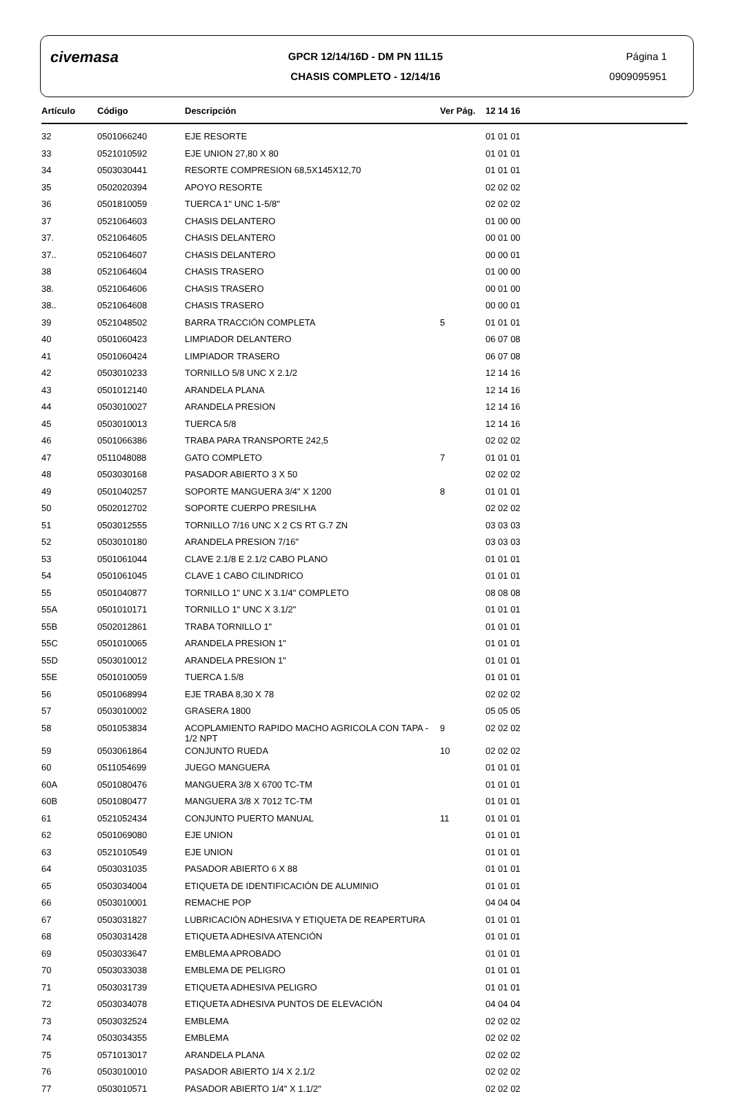civemasa
GPCR 12/14/16D - DM PN 11L15
CHASIS COMPLETO - 12/14/16
Página 1
0909095951
| Artículo | Código | Descripción | Ver Pág. | 12 14 16 |
| --- | --- | --- | --- | --- |
| 32 | 0501066240 | EJE RESORTE | | 01 01 01 |
| 33 | 0521010592 | EJE UNION 27,80 X 80 | | 01 01 01 |
| 34 | 0503030441 | RESORTE COMPRESION 68,5X145X12,70 | | 01 01 01 |
| 35 | 0502020394 | APOYO RESORTE | | 02 02 02 |
| 36 | 0501810059 | TUERCA 1" UNC 1-5/8" | | 02 02 02 |
| 37 | 0521064603 | CHASIS DELANTERO | | 01 00 00 |
| 37. | 0521064605 | CHASIS DELANTERO | | 00 01 00 |
| 37.. | 0521064607 | CHASIS DELANTERO | | 00 00 01 |
| 38 | 0521064604 | CHASIS TRASERO | | 01 00 00 |
| 38. | 0521064606 | CHASIS TRASERO | | 00 01 00 |
| 38.. | 0521064608 | CHASIS TRASERO | | 00 00 01 |
| 39 | 0521048502 | BARRA TRACCIÓN COMPLETA | 5 | 01 01 01 |
| 40 | 0501060423 | LIMPIADOR DELANTERO | | 06 07 08 |
| 41 | 0501060424 | LIMPIADOR TRASERO | | 06 07 08 |
| 42 | 0503010233 | TORNILLO 5/8 UNC X 2.1/2 | | 12 14 16 |
| 43 | 0501012140 | ARANDELA PLANA | | 12 14 16 |
| 44 | 0503010027 | ARANDELA PRESION | | 12 14 16 |
| 45 | 0503010013 | TUERCA 5/8 | | 12 14 16 |
| 46 | 0501066386 | TRABA PARA TRANSPORTE 242,5 | | 02 02 02 |
| 47 | 0511048088 | GATO COMPLETO | 7 | 01 01 01 |
| 48 | 0503030168 | PASADOR ABIERTO 3 X 50 | | 02 02 02 |
| 49 | 0501040257 | SOPORTE MANGUERA 3/4" X 1200 | 8 | 01 01 01 |
| 50 | 0502012702 | SOPORTE CUERPO PRESILHA | | 02 02 02 |
| 51 | 0503012555 | TORNILLO 7/16 UNC X 2 CS RT G.7 ZN | | 03 03 03 |
| 52 | 0503010180 | ARANDELA PRESION 7/16" | | 03 03 03 |
| 53 | 0501061044 | CLAVE 2.1/8 E 2.1/2 CABO PLANO | | 01 01 01 |
| 54 | 0501061045 | CLAVE 1 CABO CILINDRICO | | 01 01 01 |
| 55 | 0501040877 | TORNILLO 1" UNC X 3.1/4" COMPLETO | | 08 08 08 |
| 55A | 0501010171 | TORNILLO 1" UNC X 3.1/2" | | 01 01 01 |
| 55B | 0502012861 | TRABA TORNILLO 1" | | 01 01 01 |
| 55C | 0501010065 | ARANDELA PRESION 1" | | 01 01 01 |
| 55D | 0503010012 | ARANDELA PRESION 1" | | 01 01 01 |
| 55E | 0501010059 | TUERCA 1.5/8 | | 01 01 01 |
| 56 | 0501068994 | EJE TRABA 8,30 X 78 | | 02 02 02 |
| 57 | 0503010002 | GRASERA 1800 | | 05 05 05 |
| 58 | 0501053834 | ACOPLAMIENTO RAPIDO MACHO AGRICOLA CON TAPA - 1/2 NPT | 9 | 02 02 02 |
| 59 | 0503061864 | CONJUNTO RUEDA | 10 | 02 02 02 |
| 60 | 0511054699 | JUEGO MANGUERA | | 01 01 01 |
| 60A | 0501080476 | MANGUERA 3/8 X 6700 TC-TM | | 01 01 01 |
| 60B | 0501080477 | MANGUERA 3/8 X 7012 TC-TM | | 01 01 01 |
| 61 | 0521052434 | CONJUNTO PUERTO MANUAL | 11 | 01 01 01 |
| 62 | 0501069080 | EJE UNION | | 01 01 01 |
| 63 | 0521010549 | EJE UNION | | 01 01 01 |
| 64 | 0503031035 | PASADOR ABIERTO 6 X 88 | | 01 01 01 |
| 65 | 0503034004 | ETIQUETA DE IDENTIFICACIÓN DE ALUMINIO | | 01 01 01 |
| 66 | 0503010001 | REMACHE POP | | 04 04 04 |
| 67 | 0503031827 | LUBRICACIÓN ADHESIVA Y ETIQUETA DE REAPERTURA | | 01 01 01 |
| 68 | 0503031428 | ETIQUETA ADHESIVA ATENCIÓN | | 01 01 01 |
| 69 | 0503033647 | EMBLEMA APROBADO | | 01 01 01 |
| 70 | 0503033038 | EMBLEMA DE PELIGRO | | 01 01 01 |
| 71 | 0503031739 | ETIQUETA ADHESIVA PELIGRO | | 01 01 01 |
| 72 | 0503034078 | ETIQUETA ADHESIVA PUNTOS DE ELEVACIÓN | | 04 04 04 |
| 73 | 0503032524 | EMBLEMA | | 02 02 02 |
| 74 | 0503034355 | EMBLEMA | | 02 02 02 |
| 75 | 0571013017 | ARANDELA PLANA | | 02 02 02 |
| 76 | 0503010010 | PASADOR ABIERTO 1/4 X 2.1/2 | | 02 02 02 |
| 77 | 0503010571 | PASADOR ABIERTO 1/4" X 1.1/2" | | 02 02 02 |